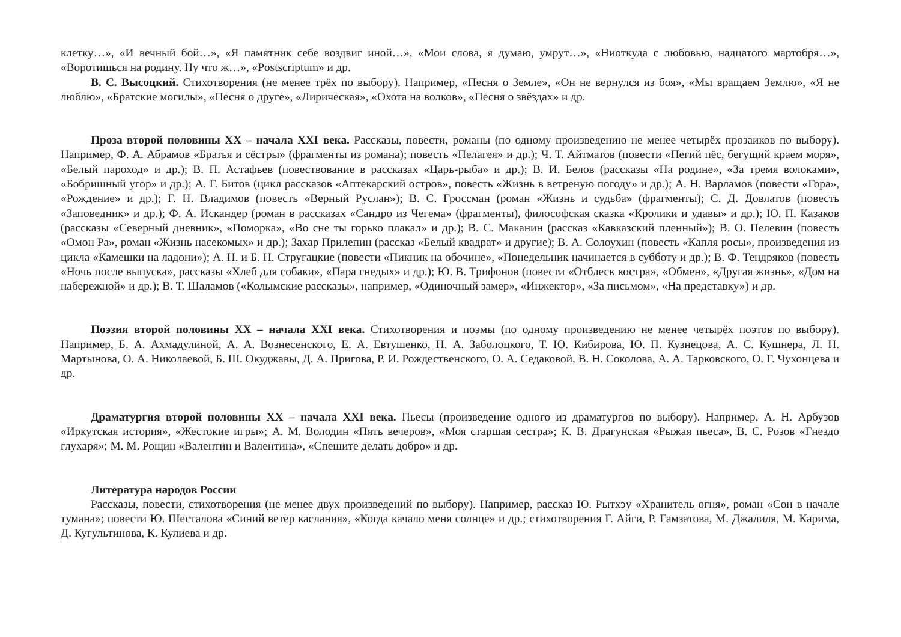клетку…», «И вечный бой…», «Я памятник себе воздвиг иной…», «Мои слова, я думаю, умрут…», «Ниоткуда с любовью, надцатого мартобря…», «Воротишься на родину. Ну что ж…», «Postscriptum» и др.
В. С. Высоцкий. Стихотворения (не менее трёх по выбору). Например, «Песня о Земле», «Он не вернулся из боя», «Мы вращаем Землю», «Я не люблю», «Братские могилы», «Песня о друге», «Лирическая», «Охота на волков», «Песня о звёздах» и др.
Проза второй половины XX – начала XXI века. Рассказы, повести, романы (по одному произведению не менее четырёх прозаиков по выбору). Например, Ф. А. Абрамов «Братья и сёстры» (фрагменты из романа); повесть «Пелагея» и др.); Ч. Т. Айтматов (повести «Пегий пёс, бегущий краем моря», «Белый пароход» и др.); В. П. Астафьев (повествование в рассказах «Царь-рыба» и др.); В. И. Белов (рассказы «На родине», «За тремя волоками», «Бобришный угор» и др.); А. Г. Битов (цикл рассказов «Аптекарский остров», повесть «Жизнь в ветреную погоду» и др.); А. Н. Варламов (повести «Гора», «Рождение» и др.); Г. Н. Владимов (повесть «Верный Руслан»); В. С. Гроссман (роман «Жизнь и судьба» (фрагменты); С. Д. Довлатов (повесть «Заповедник» и др.); Ф. А. Искандер (роман в рассказах «Сандро из Чегема» (фрагменты), философская сказка «Кролики и удавы» и др.); Ю. П. Казаков (рассказы «Северный дневник», «Поморка», «Во сне ты горько плакал» и др.); В. С. Маканин (рассказ «Кавказский пленный»); В. О. Пелевин (повесть «Омон Ра», роман «Жизнь насекомых» и др.); Захар Прилепин (рассказ «Белый квадрат» и другие); В. А. Солоухин (повесть «Капля росы», произведения из цикла «Камешки на ладони»); А. Н. и Б. Н. Стругацкие (повести «Пикник на обочине», «Понедельник начинается в субботу и др.); В. Ф. Тендряков (повесть «Ночь после выпуска», рассказы «Хлеб для собаки», «Пара гнедых» и др.); Ю. В. Трифонов (повести «Отблеск костра», «Обмен», «Другая жизнь», «Дом на набережной» и др.); В. Т. Шаламов («Колымские рассказы», например, «Одиночный замер», «Инжектор», «За письмом», «На представку») и др.
Поэзия второй половины XX – начала XXI века. Стихотворения и поэмы (по одному произведению не менее четырёх поэтов по выбору). Например, Б. А. Ахмадулиной, А. А. Вознесенского, Е. А. Евтушенко, Н. А. Заболоцкого, Т. Ю. Кибирова, Ю. П. Кузнецова, А. С. Кушнера, Л. Н. Мартынова, О. А. Николаевой, Б. Ш. Окуджавы, Д. А. Пригова, Р. И. Рождественского, О. А. Седаковой, В. Н. Соколова, А. А. Тарковского, О. Г. Чухонцева и др.
Драматургия второй половины XX – начала XXI века. Пьесы (произведение одного из драматургов по выбору). Например, А. Н. Арбузов «Иркутская история», «Жестокие игры»; А. М. Володин «Пять вечеров», «Моя старшая сестра»; К. В. Драгунская «Рыжая пьеса», В. С. Розов «Гнездо глухаря»; М. М. Рощин «Валентин и Валентина», «Спешите делать добро» и др.
Литература народов России
Рассказы, повести, стихотворения (не менее двух произведений по выбору). Например, рассказ Ю. Рытхэу «Хранитель огня», роман «Сон в начале тумана»; повести Ю. Шесталова «Синий ветер каслания», «Когда качало меня солнце» и др.; стихотворения Г. Айги, Р. Гамзатова, М. Джалиля, М. Карима, Д. Кугультинова, К. Кулиева и др.